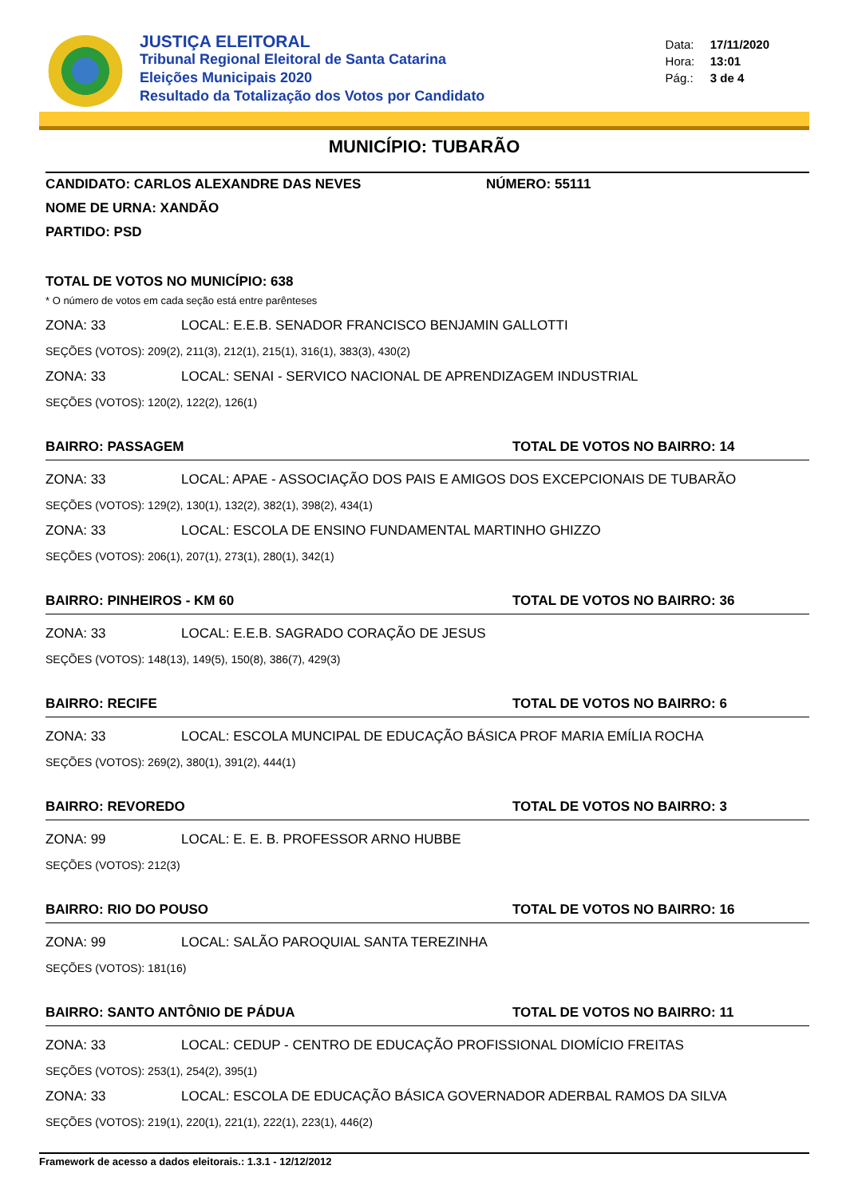JUSTIÇA ELEITORAL
Tribunal Regional Eleitoral de Santa Catarina
Eleições Municipais 2020
Resultado da Totalização dos Votos por Candidato
Data: 17/11/2020
Hora: 13:01
Pág.: 3 de 4
MUNICÍPIO: TUBARÃO
CANDIDATO: CARLOS ALEXANDRE DAS NEVES NÚMERO: 55111
NOME DE URNA: XANDÃO
PARTIDO: PSD
TOTAL DE VOTOS NO MUNICÍPIO: 638
* O número de votos em cada seção está entre parênteses
ZONA: 33 LOCAL: E.E.B. SENADOR FRANCISCO BENJAMIN GALLOTTI
SEÇÕES (VOTOS): 209(2), 211(3), 212(1), 215(1), 316(1), 383(3), 430(2)
ZONA: 33 LOCAL: SENAI - SERVICO NACIONAL DE APRENDIZAGEM INDUSTRIAL
SEÇÕES (VOTOS): 120(2), 122(2), 126(1)
BAIRRO: PASSAGEM TOTAL DE VOTOS NO BAIRRO: 14
ZONA: 33 LOCAL: APAE - ASSOCIAÇÃO DOS PAIS E AMIGOS DOS EXCEPCIONAIS DE TUBARÃO
SEÇÕES (VOTOS): 129(2), 130(1), 132(2), 382(1), 398(2), 434(1)
ZONA: 33 LOCAL: ESCOLA DE ENSINO FUNDAMENTAL MARTINHO GHIZZO
SEÇÕES (VOTOS): 206(1), 207(1), 273(1), 280(1), 342(1)
BAIRRO: PINHEIROS - KM 60 TOTAL DE VOTOS NO BAIRRO: 36
ZONA: 33 LOCAL: E.E.B. SAGRADO CORAÇÃO DE JESUS
SEÇÕES (VOTOS): 148(13), 149(5), 150(8), 386(7), 429(3)
BAIRRO: RECIFE TOTAL DE VOTOS NO BAIRRO: 6
ZONA: 33 LOCAL: ESCOLA MUNCIPAL DE EDUCAÇÃO BÁSICA PROF MARIA EMÍLIA ROCHA
SEÇÕES (VOTOS): 269(2), 380(1), 391(2), 444(1)
BAIRRO: REVOREDO TOTAL DE VOTOS NO BAIRRO: 3
ZONA: 99 LOCAL: E. E. B. PROFESSOR ARNO HUBBE
SEÇÕES (VOTOS): 212(3)
BAIRRO: RIO DO POUSO TOTAL DE VOTOS NO BAIRRO: 16
ZONA: 99 LOCAL: SALÃO PAROQUIAL SANTA TEREZINHA
SEÇÕES (VOTOS): 181(16)
BAIRRO: SANTO ANTÔNIO DE PÁDUA TOTAL DE VOTOS NO BAIRRO: 11
ZONA: 33 LOCAL: CEDUP - CENTRO DE EDUCAÇÃO PROFISSIONAL DIOMÍCIO FREITAS
SEÇÕES (VOTOS): 253(1), 254(2), 395(1)
ZONA: 33 LOCAL: ESCOLA DE EDUCAÇÃO BÁSICA GOVERNADOR ADERBAL RAMOS DA SILVA
SEÇÕES (VOTOS): 219(1), 220(1), 221(1), 222(1), 223(1), 446(2)
Framework de acesso a dados eleitorais.: 1.3.1 - 12/12/2012